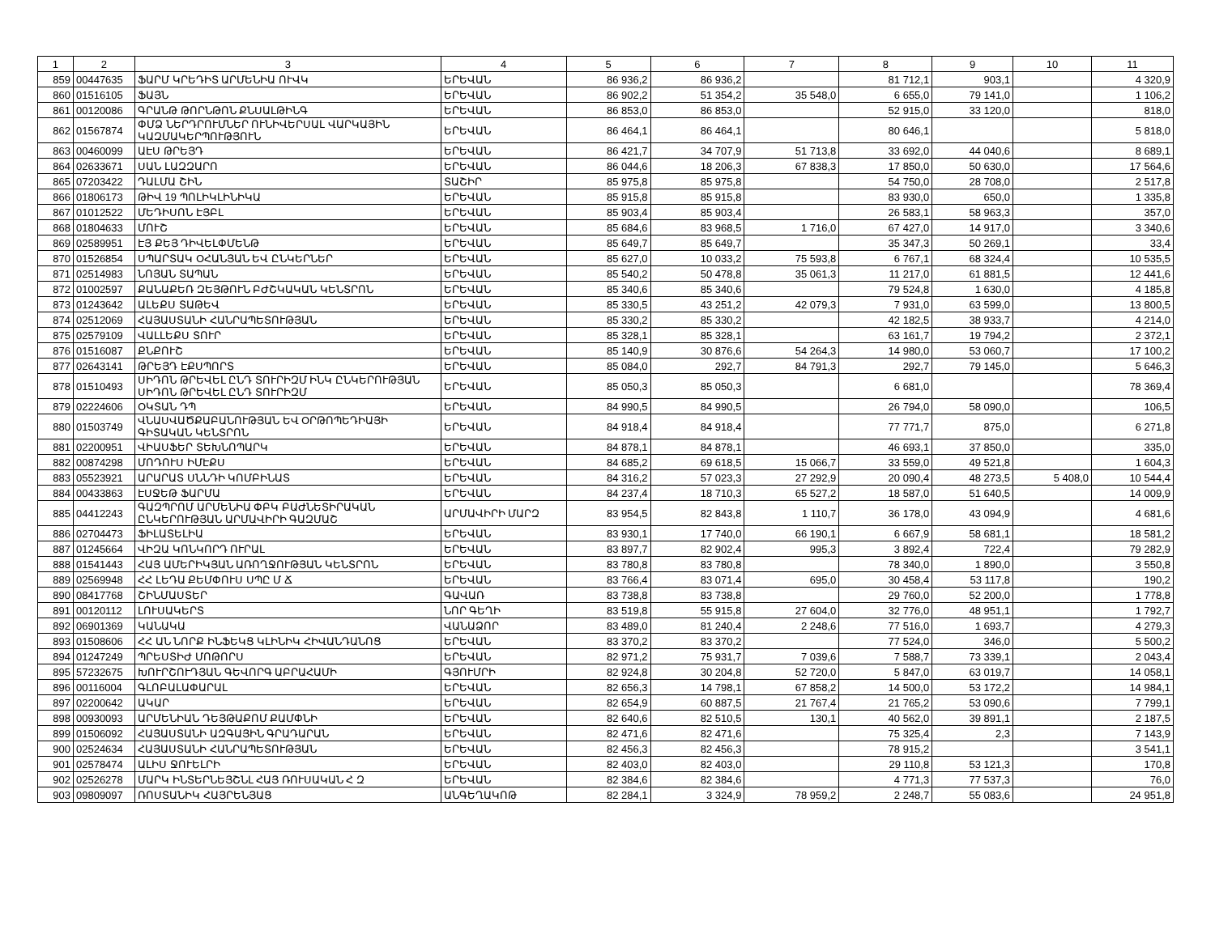| 1 | 2 | 3 | 4 | 5 | 6 | 7 | 8 | 9 | 10 | 11 |
| --- | --- | --- | --- | --- | --- | --- | --- | --- | --- | --- |
| 859 | 00447635 | ՖԱՐՄ ԿՐԵԴԻՏ ԱՐՄԵՆԻԱ ՈՒՎԿ | ԵՐԵՎԱՆ | 86 936,2 | 86 936,2 | | 81 712,1 | 903,1 | | 4 320,9 |
| 860 | 01516105 | ՖԱՅՆ | ԵՐԵՎԱՆ | 86 902,2 | 51 354,2 | 35 548,0 | 6 655,0 | 79 141,0 | | 1 106,2 |
| 861 | 00120086 | ԳՐԱՆԹ ԹՈՐՆԹՈՆ ՔՆՍԱԼԹԻՆԳ | ԵՐԵՎԱՆ | 86 853,0 | 86 853,0 | | 52 915,0 | 33 120,0 | | 818,0 |
| 862 | 01567874 | ՓՄՁ ՆԵՐԴՐՈՒՄՆԵՐ ՈՒՆԻՎԵՐՍԱԼ ՎԱՐԿԱՅԻՆ ԿԱԶՄԱԿԵՐՊՈՒԹՅՈՒՆ | ԵՐԵՎԱՆ | 86 464,1 | 86 464,1 | | 80 646,1 | | | 5 818,0 |
| 863 | 00460099 | ԱԷՍ ԹՐԵՅԴ | ԵՐԵՎԱՆ | 86 421,7 | 34 707,9 | 51 713,8 | 33 692,0 | 44 040,6 | | 8 689,1 |
| 864 | 02633671 | ՍԱՆ ԼԱԶԶԱՐՈ | ԵՐԵՎԱՆ | 86 044,6 | 18 206,3 | 67 838,3 | 17 850,0 | 50 630,0 | | 17 564,6 |
| 865 | 07203422 | ԴԱԼՄԱ ՇԻՆ | ՏԱՇԻՐ | 85 975,8 | 85 975,8 | | 54 750,0 | 28 708,0 | | 2 517,8 |
| 866 | 01806173 | ԹԻՎ 19 ՊՈԼԻԿԼԻՆԻԿԱ | ԵՐԵՎԱՆ | 85 915,8 | 85 915,8 | | 83 930,0 | 650,0 | | 1 335,8 |
| 867 | 01012522 | ՄԵԴԻՍՈՆ ԷՅԲԼ | ԵՐԵՎԱՆ | 85 903,4 | 85 903,4 | | 26 583,1 | 58 963,3 | | 357,0 |
| 868 | 01804633 | ՄՈՒՇ | ԵՐԵՎԱՆ | 85 684,6 | 83 968,5 | 1 716,0 | 67 427,0 | 14 917,0 | | 3 340,6 |
| 869 | 02589951 | ԷՅ ՔԵՅ ԴԻՎԵԼՓՄԵՆԹ | ԵՐԵՎԱՆ | 85 649,7 | 85 649,7 | | 35 347,3 | 50 269,1 | | 33,4 |
| 870 | 01526854 | ՍՊԱՐՏԱԿ ՕՀԱՆՅԱՆ ԵՎ ԸՆԿԵՐՆԵՐ | ԵՐԵՎԱՆ | 85 627,0 | 10 033,2 | 75 593,8 | 6 767,1 | 68 324,4 | | 10 535,5 |
| 871 | 02514983 | ՆՈՅԱՆ ՏԱՊԱՆ | ԵՐԵՎԱՆ | 85 540,2 | 50 478,8 | 35 061,3 | 11 217,0 | 61 881,5 | | 12 441,6 |
| 872 | 01002597 | ՔԱՆԱՔԵՌ ԶԵՅԹՈՒՆ ԲԺՇԿԱԿԱՆ ԿԵՆՏՐՈՆ | ԵՐԵՎԱՆ | 85 340,6 | 85 340,6 | | 79 524,8 | 1 630,0 | | 4 185,8 |
| 873 | 01243642 | ԱԼԵՔՍ ՏԱԹԵՎ | ԵՐԵՎԱՆ | 85 330,5 | 43 251,2 | 42 079,3 | 7 931,0 | 63 599,0 | | 13 800,5 |
| 874 | 02512069 | ՀԱՅԱՍՏԱՆԻ ՀԱՆՐԱՊԵՏՈՒԹՅԱՆ | ԵՐԵՎԱՆ | 85 330,2 | 85 330,2 | | 42 182,5 | 38 933,7 | | 4 214,0 |
| 875 | 02579109 | ՎԱԼԼԵՔՍ ՏՈՒՐ | ԵՐԵՎԱՆ | 85 328,1 | 85 328,1 | | 63 161,7 | 19 794,2 | | 2 372,1 |
| 876 | 01516087 | ՔՆՔՈՒՇ | ԵՐԵՎԱՆ | 85 140,9 | 30 876,6 | 54 264,3 | 14 980,0 | 53 060,7 | | 17 100,2 |
| 877 | 02643141 | ԹՐԵՅԴ ԷՔՍՊՈՐՏ | ԵՐԵՎԱՆ | 85 084,0 | 292,7 | 84 791,3 | 292,7 | 79 145,0 | | 5 646,3 |
| 878 | 01510493 | ՍԻԴՈՆ ԹՐԵՎԵԼ ԸՆԴ ՏՈՒՐԻԶՄ ԻՆԿ ԸՆԿԵՐՈՒԹՅԱՆ ՍԻԴՈՆ ԹՐԵՎԵԼ ԸՆԴ ՏՈՒՐԻԶՄ | ԵՐԵՎԱՆ | 85 050,3 | 85 050,3 | | 6 681,0 | | | 78 369,4 |
| 879 | 02224606 | ՕԿՏԱՆ ԴՊ | ԵՐԵՎԱՆ | 84 990,5 | 84 990,5 | | 26 794,0 | 58 090,0 | | 106,5 |
| 880 | 01503749 | ՎՆԱՍՎԱԾՔԱԲԱՆՈՒԹՅԱՆ ԵՎ ՕՐԹՈՊԵԴԻԱՅԻ ԳԻՏԱԿԱՆ ԿԵՆՏՐՈՆ | ԵՐԵՎԱՆ | 84 918,4 | 84 918,4 | | 77 771,7 | 875,0 | | 6 271,8 |
| 881 | 02200951 | ՎԻԱՍՖԵՐ ՏԵԽՆՈՊԱՐԿ | ԵՐԵՎԱՆ | 84 878,1 | 84 878,1 | | 46 693,1 | 37 850,0 | | 335,0 |
| 882 | 00874298 | ՄՈԴՈՒՍ ԻՄԷՔՍ | ԵՐԵՎԱՆ | 84 685,2 | 69 618,5 | 15 066,7 | 33 559,0 | 49 521,8 | | 1 604,3 |
| 883 | 05523921 | ԱՐԱՐԱՏ ՍՆՆԴԻ ԿՈՄԲԻՆԱՏ | ԵՐԵՎԱՆ | 84 316,2 | 57 023,3 | 27 292,9 | 20 090,4 | 48 273,5 | 5 408,0 | 10 544,4 |
| 884 | 00433863 | ԷՍՋԵԹ ՖԱՐՄԱ | ԵՐԵՎԱՆ | 84 237,4 | 18 710,3 | 65 527,2 | 18 587,0 | 51 640,5 | | 14 009,9 |
| 885 | 04412243 | ԳԱԶՊՐՈՄ ԱՐՄԵՆԻԱ ՓԲԿ ԲԱԺՆԵՏԻՐԱԿԱՆ ԸՆԿԵՐՈՒԹՅԱՆ ԱՐՄԱՎԻՐԻ ԳԱԶՄԱՇ | ԱՐՄԱՎԻՐԻ ՄԱՐԶ | 83 954,5 | 82 843,8 | 1 110,7 | 36 178,0 | 43 094,9 | | 4 681,6 |
| 886 | 02704473 | ՖԻԼԱՏԵԼԻԱ | ԵՐԵՎԱՆ | 83 930,1 | 17 740,0 | 66 190,1 | 6 667,9 | 58 681,1 | | 18 581,2 |
| 887 | 01245664 | ՎԻԶԱ ԿՈՆԿՈՐԴ ՈՒՐԱԼ | ԵՐԵՎԱՆ | 83 897,7 | 82 902,4 | 995,3 | 3 892,4 | 722,4 | | 79 282,9 |
| 888 | 01541443 | ՀԱՅ ԱՄԵՐԻԿՅԱՆ ԱՌՈՂՋՈՒԹՅԱՆ ԿԵՆՏՐՈՆ | ԵՐԵՎԱՆ | 83 780,8 | 83 780,8 | | 78 340,0 | 1 890,0 | | 3 550,8 |
| 889 | 02569948 | ՀՀ ԼԵԴԱ ՔԵՄՓՈՒՍ ՍՊԸ Մ Ճ | ԵՐԵՎԱՆ | 83 766,4 | 83 071,4 | 695,0 | 30 458,4 | 53 117,8 | | 190,2 |
| 890 | 08417768 | ՇԻՆՄԱՍՏԵՐ | ԳԱՎԱՌ | 83 738,8 | 83 738,8 | | 29 760,0 | 52 200,0 | | 1 778,8 |
| 891 | 00120112 | ԼՈՒՍԱԿԵՐՏ | ՆՈՐ ԳԵՂԻ | 83 519,8 | 55 915,8 | 27 604,0 | 32 776,0 | 48 951,1 | | 1 792,7 |
| 892 | 06901369 | ԿԱՆԱԿԱ | ՎԱՆԱՁՈՐ | 83 489,0 | 81 240,4 | 2 248,6 | 77 516,0 | 1 693,7 | | 4 279,3 |
| 893 | 01508606 | ՀՀ ԱՆ ՆՈՐՔ ԻՆՖԵԿՑ ԿԼԻՆԻԿ ՀԻՎԱՆԴԱՆՈՑ | ԵՐԵՎԱՆ | 83 370,2 | 83 370,2 | | 77 524,0 | 346,0 | | 5 500,2 |
| 894 | 01247249 | ՊՐԵՍՏԻԺ ՄՈԹՈՐՍ | ԵՐԵՎԱՆ | 82 971,2 | 75 931,7 | 7 039,6 | 7 588,7 | 73 339,1 | | 2 043,4 |
| 895 | 57232675 | ԽՈՒՐՇՈՒԴՅԱՆ ԳԵՎՈՐԳ ԱԲՐԱՀԱՄԻ | ԳՅՈՒՄՐԻ | 82 924,8 | 30 204,8 | 52 720,0 | 5 847,0 | 63 019,7 | | 14 058,1 |
| 896 | 00116004 | ԳԼՈԲԱԼԱՓԱՐԱԼ | ԵՐԵՎԱՆ | 82 656,3 | 14 798,1 | 67 858,2 | 14 500,0 | 53 172,2 | | 14 984,1 |
| 897 | 02200642 | ԱԿԱՐ | ԵՐԵՎԱՆ | 82 654,9 | 60 887,5 | 21 767,4 | 21 765,2 | 53 090,6 | | 7 799,1 |
| 898 | 00930093 | ԱՐՄԵՆԻԱՆ ԴԵՅԹԱՔՈՄ ՔԱՄՓՆԻ | ԵՐԵՎԱՆ | 82 640,6 | 82 510,5 | 130,1 | 40 562,0 | 39 891,1 | | 2 187,5 |
| 899 | 01506092 | ՀԱՅԱՍՏԱՆԻ ԱԶԳԱՅԻՆ ԳՐԱԴԱՐԱՆ | ԵՐԵՎԱՆ | 82 471,6 | 82 471,6 | | 75 325,4 | 2,3 | | 7 143,9 |
| 900 | 02524634 | ՀԱՅԱՍՏԱՆԻ ՀԱՆՐԱՊԵՏՈՒԹՅԱՆ | ԵՐԵՎԱՆ | 82 456,3 | 82 456,3 | | 78 915,2 | | | 3 541,1 |
| 901 | 02578474 | ԱԼԻՍ ՋՈՒԵԼՐԻ | ԵՐԵՎԱՆ | 82 403,0 | 82 403,0 | | 29 110,8 | 53 121,3 | | 170,8 |
| 902 | 02526278 | ՄԱՐԿ ԻՆՏԵՐՆԵՅՇՆԼ ՀԱՅ ՌՈՒՍԱԿԱՆ Հ Զ | ԵՐԵՎԱՆ | 82 384,6 | 82 384,6 | | 4 771,3 | 77 537,3 | | 76,0 |
| 903 | 09809097 | ՌՈՍՏԱՆԻԿ ՀԱՅՐԵՆՅԱՑ | ԱՆԳԵՂԱԿՈԹ | 82 284,1 | 3 324,9 | 78 959,2 | 2 248,7 | 55 083,6 | | 24 951,8 |